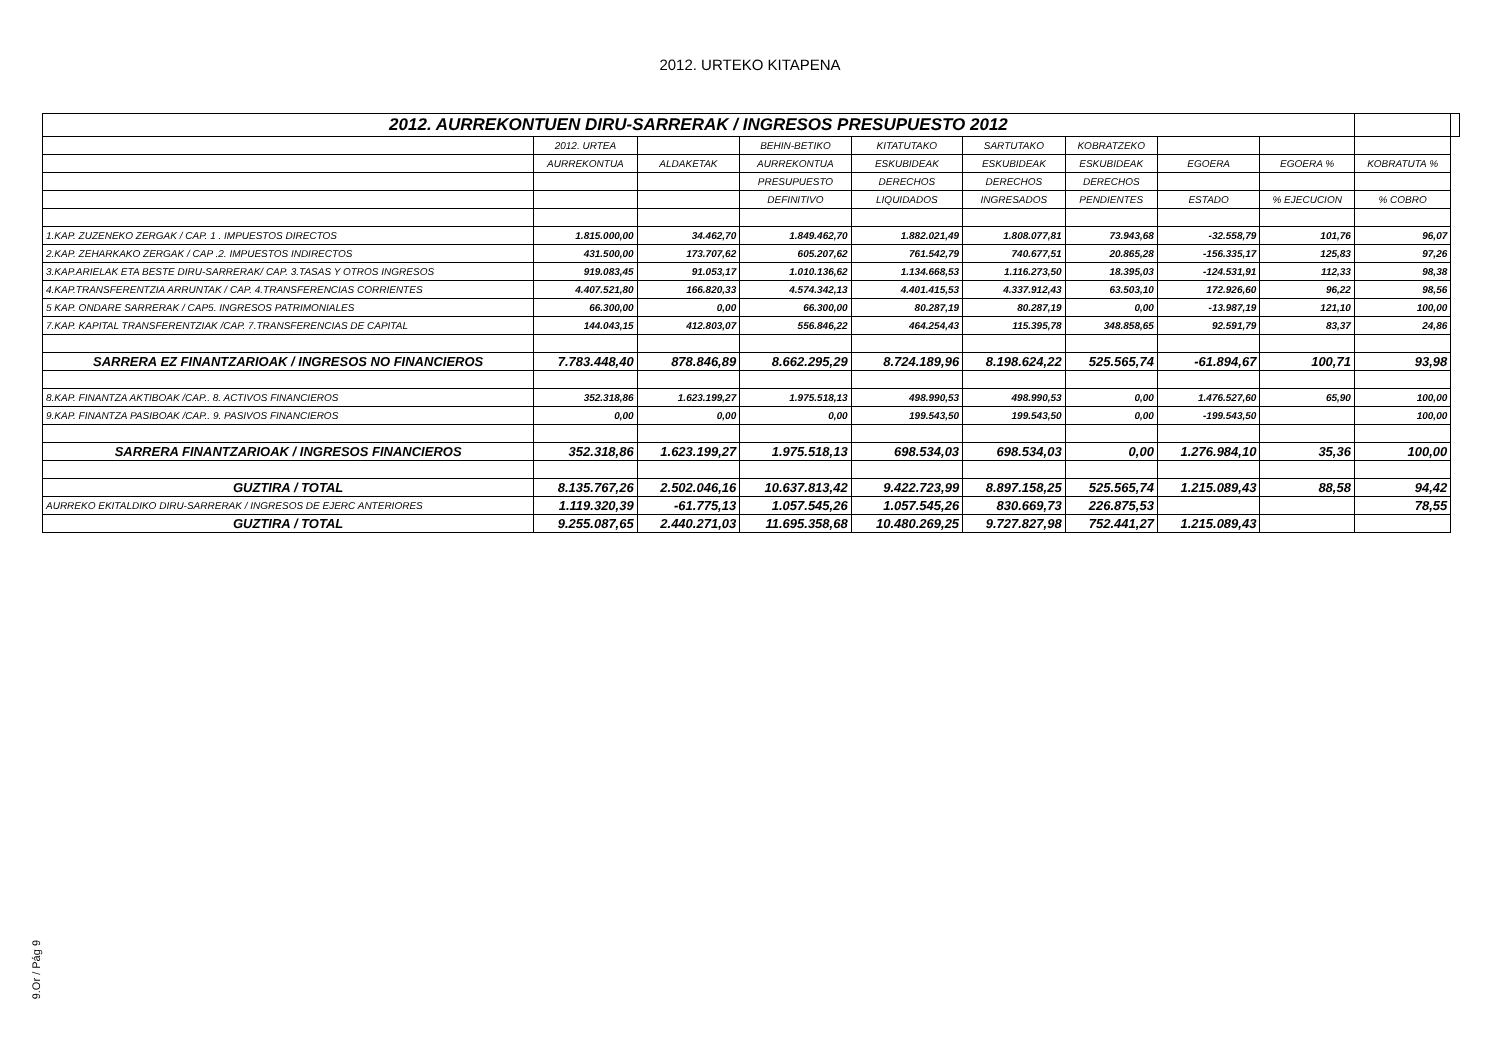2012. URTEKO KITAPENA
| 2012. AURREKONTUEN DIRU-SARRERAK / INGRESOS PRESUPUESTO 2012 | | | | | | | | | | |
| | 2012. URTEA | | BEHIN-BETIKO | KITATUTAKO | SARTUTAKO | KOBRATZEKO | | | | |
| | AURREKONTUA | ALDAKETAK | AURREKONTUA | ESKUBIDEAK | ESKUBIDEAK | ESKUBIDEAK | EGOERA | EGOERA % | KOBRATUTA % | |
| | | | PRESUPUESTO | DERECHOS | DERECHOS | DERECHOS | | | | |
| | | | DEFINITIVO | LIQUIDADOS | INGRESADOS | PENDIENTES | ESTADO | % EJECUCION | % COBRO | |
| 1.KAP. ZUZENEKO ZERGAK / CAP. 1 . IMPUESTOS DIRECTOS | 1.815.000,00 | 34.462,70 | 1.849.462,70 | 1.882.021,49 | 1.808.077,81 | 73.943,68 | -32.558,79 | 101,76 | 96,07 | |
| 2.KAP. ZEHARKAKO ZERGAK / CAP .2. IMPUESTOS INDIRECTOS | 431.500,00 | 173.707,62 | 605.207,62 | 761.542,79 | 740.677,51 | 20.865,28 | -156.335,17 | 125,83 | 97,26 | |
| 3.KAP.ARIELAK ETA BESTE DIRU-SARRERAK/ CAP. 3.TASAS Y OTROS INGRESOS | 919.083,45 | 91.053,17 | 1.010.136,62 | 1.134.668,53 | 1.116.273,50 | 18.395,03 | -124.531,91 | 112,33 | 98,38 | |
| 4.KAP.TRANSFERENTZIA ARRUNTAK / CAP. 4.TRANSFERENCIAS CORRIENTES | 4.407.521,80 | 166.820,33 | 4.574.342,13 | 4.401.415,53 | 4.337.912,43 | 63.503,10 | 172.926,60 | 96,22 | 98,56 | |
| 5 KAP. ONDARE SARRERAK / CAP5. INGRESOS PATRIMONIALES | 66.300,00 | 0,00 | 66.300,00 | 80.287,19 | 80.287,19 | 0,00 | -13.987,19 | 121,10 | 100,00 | |
| 7.KAP. KAPITAL TRANSFERENTZIAK /CAP. 7.TRANSFERENCIAS DE CAPITAL | 144.043,15 | 412.803,07 | 556.846,22 | 464.254,43 | 115.395,78 | 348.858,65 | 92.591,79 | 83,37 | 24,86 | |
| SARRERA EZ FINANTZARIOAK / INGRESOS NO FINANCIEROS | 7.783.448,40 | 878.846,89 | 8.662.295,29 | 8.724.189,96 | 8.198.624,22 | 525.565,74 | -61.894,67 | 100,71 | 93,98 | |
| 8.KAP. FINANTZA AKTIBOAK /CAP.. 8. ACTIVOS FINANCIEROS | 352.318,86 | 1.623.199,27 | 1.975.518,13 | 498.990,53 | 498.990,53 | 0,00 | 1.476.527,60 | 65,90 | 100,00 | |
| 9.KAP. FINANTZA PASIBOAK /CAP.. 9. PASIVOS FINANCIEROS | 0,00 | 0,00 | 0,00 | 199.543,50 | 199.543,50 | 0,00 | -199.543,50 | | 100,00 | |
| SARRERA FINANTZARIOAK / INGRESOS FINANCIEROS | 352.318,86 | 1.623.199,27 | 1.975.518,13 | 698.534,03 | 698.534,03 | 0,00 | 1.276.984,10 | 35,36 | 100,00 | |
| GUZTIRA / TOTAL | 8.135.767,26 | 2.502.046,16 | 10.637.813,42 | 9.422.723,99 | 8.897.158,25 | 525.565,74 | 1.215.089,43 | 88,58 | 94,42 | |
| AURREKO EKITALDIKO DIRU-SARRERAK / INGRESOS DE EJERC ANTERIORES | 1.119.320,39 | -61.775,13 | 1.057.545,26 | 1.057.545,26 | 830.669,73 | 226.875,53 | | | 78,55 | |
| GUZTIRA / TOTAL | 9.255.087,65 | 2.440.271,03 | 11.695.358,68 | 10.480.269,25 | 9.727.827,98 | 752.441,27 | 1.215.089,43 | | | |
9.Or / Pág 9